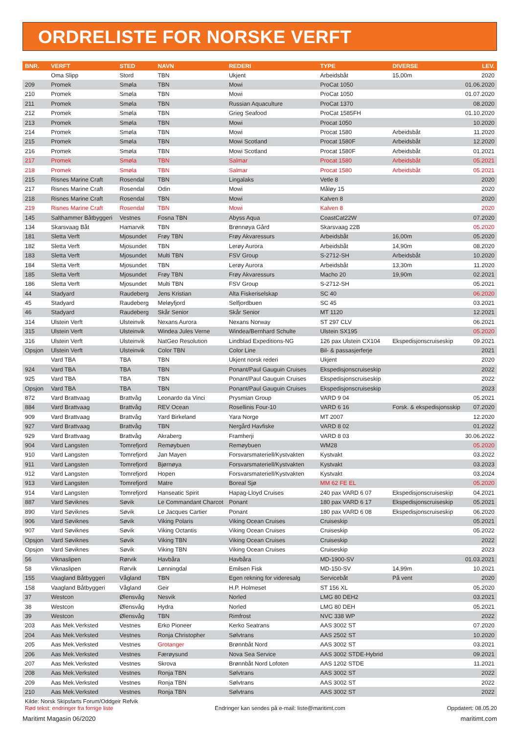ORDRELISTE FOR NORSKE VERFT
| BNR. | VERFT | STED | NAVN | REDERI | TYPE | DIVERSE | LEV. |
| --- | --- | --- | --- | --- | --- | --- | --- |
| | Oma Slipp | Stord | TBN | Ukjent | Arbeidsbåt | 15,00m | 2020 |
| 209 | Promek | Smøla | TBN | Mowi | ProCat 1050 | | 01.06.2020 |
| 210 | Promek | Smøla | TBN | Mowi | ProCat 1050 | | 01.07.2020 |
| 211 | Promek | Smøla | TBN | Russian Aquaculture | ProCat 1370 | | 08.2020 |
| 212 | Promek | Smøla | TBN | Grieg Seafood | ProCat 1585FH | | 01.10.2020 |
| 213 | Promek | Smøla | TBN | Mowi | Procat 1050 | | 10.2020 |
| 214 | Promek | Smøla | TBN | Mowi | Procat 1580 | Arbeidsbåt | 11.2020 |
| 215 | Promek | Smøla | TBN | Mowi Scotland | Procat 1580F | Arbeidsbåt | 12.2020 |
| 216 | Promek | Smøla | TBN | Mowi Scotland | Procat 1580F | Arbeidsbåt | 01.2021 |
| 217 | Promek | Smøla | TBN | Salmar | Procat 1580 | Arbeidsbåt | 05.2021 |
| 218 | Promek | Smøla | TBN | Salmar | Procat 1580 | Arbeidsbåt | 05.2021 |
| 215 | Risnes Marine Craft | Rosendal | TBN | Lingalaks | Vetle 8 | | 2020 |
| 217 | Risnes Marine Craft | Rosendal | Odin | Mowi | Måløy 15 | | 2020 |
| 218 | Risnes Marine Craft | Rosendal | TBN | Mowi | Kalven 8 | | 2020 |
| 219 | Risnes Marine Craft | Rosendal | TBN | Mowi | Kalven 8 | | 2020 |
| 145 | Salthammer Båtbyggeri | Vestnes | Fosna TBN | Abyss Aqua | CoastCat22W | | 07.2020 |
| 134 | Skarsvaag Båt | Hamarvik | TBN | Brønnøya Gård | Skarsvaag 22B | | 05.2020 |
| 181 | Sletta Verft | Mjosundet | Frøy TBN | Frøy Akvaressurs | Arbeidsbåt | 16,00m | 05.2020 |
| 182 | Sletta Verft | Mjosundet | TBN | Lerøy Aurora | Arbeidsbåt | 14,90m | 08.2020 |
| 183 | Sletta Verft | Mjosundet | Multi TBN | FSV Group | S-2712-SH | Arbeidsbåt | 10.2020 |
| 184 | Sletta Verft | Mjosundet | TBN | Lerøy Aurora | Arbeidsbåt | 13,30m | 11.2020 |
| 185 | Sletta Verft | Mjosundet | Frøy TBN | Frøy Akvaressurs | Macho 20 | 19,90m | 02.2021 |
| 186 | Sletta Verft | Mjosundet | Multi TBN | FSV Group | S-2712-SH | | 05.2021 |
| 44 | Stadyard | Raudeberg | Jens Kristian | Alta Fiskeriselskap | SC 40 | | 06.2020 |
| 45 | Stadyard | Raudeberg | Meløyfjord | Selfjordbuen | SC 45 | | 03.2021 |
| 46 | Stadyard | Raudeberg | Skår Senior | Skår Senior | MT 1120 | | 12.2021 |
| 314 | Ulstein Verft | Ulsteinvik | Nexans Aurora | Nexans Norway | ST 297 CLV | | 06.2021 |
| 315 | Ulstein Verft | Ulsteinvik | Windea Jules Verne | Windea/Bernhard Schulte | Ulstein SX195 | | 05.2020 |
| 316 | Ulstein Verft | Ulsteinvik | NatGeo Resolution | Lindblad Expeditions-NG | 126 pax Ulstein CX104 | Ekspedisjonscruiseskip | 09.2021 |
| Opsjon | Ulstein Verft | Ulsteinvik | Color TBN | Color Line | Bil- & passasjerferje | | 2021 |
| | Vard TBA | TBA | TBN | Ukjent norsk rederi | Ukjent | | 2020 |
| 924 | Vard TBA | TBA | TBN | Ponant/Paul Gauguin Cruises | Ekspedisjonscruiseskip | | 2022 |
| 925 | Vard TBA | TBA | TBN | Ponant/Paul Gauguin Cruises | Ekspedisjonscruiseskip | | 2022 |
| Opsjon | Vard TBA | TBA | TBN | Ponant/Paul Gauguin Cruises | Ekspedisjonscruiseskip | | 2023 |
| 872 | Vard Brattvaag | Brattvåg | Leonardo da Vinci | Prysmian Group | VARD 9 04 | | 05.2021 |
| 884 | Vard Brattvaag | Brattvåg | REV Ocean | Rosellinis Four-10 | VARD 6 16 | Forsk. & ekspedisjonsskip | 07.2020 |
| 909 | Vard Brattvaag | Brattvåg | Yard Birkeland | Yara Norge | MT 2007 | | 12.2020 |
| 927 | Vard Brattvaag | Brattvåg | TBN | Nergård Havfiske | VARD 8 02 | | 01.2022 |
| 929 | Vard Brattvaag | Brattvåg | Akraberg | Framherji | VARD 8 03 | | 30.06.2022 |
| 904 | Vard Langsten | Tomrefjord | Remøybuen | Remøybuen | WM28 | | 05.2020 |
| 910 | Vard Langsten | Tomrefjord | Jan Mayen | Forsvarsmateriell/Kystvakten | Kystvakt | | 03.2022 |
| 911 | Vard Langsten | Tomrefjord | Bjørnøya | Forsvarsmateriell/Kystvakten | Kystvakt | | 03.2023 |
| 912 | Vard Langsten | Tomrefjord | Hopen | Forsvarsmateriell/Kystvakten | Kystvakt | | 03.2024 |
| 913 | Vard Langsten | Tomrefjord | Matre | Boreal Sjø | MM 62 FE EL | | 05.2020 |
| 914 | Vard Langsten | Tomrefjord | Hanseatic Spirit | Hapag-Lloyd Cruises | 240 pax VARD 6 07 | Ekspedisjonscruiseskip | 04.2021 |
| 887 | Vard Søviknes | Søvik | Le Commandant Charcot | Ponant | 180 pax VARD 6 17 | Ekspedisjonscruiseskip | 05.2021 |
| 890 | Vard Søviknes | Søvik | Le Jacques Cartier | Ponant | 180 pax VARD 6 08 | Ekspedisjonscruiseskip | 06.2020 |
| 906 | Vard Søviknes | Søvik | Viking Polaris | Viking Ocean Cruises | Cruiseskip | | 05.2021 |
| 907 | Vard Søviknes | Søvik | Viking Octantis | Viking Ocean Cruises | Cruiseskip | | 05.2022 |
| Opsjon | Vard Søviknes | Søvik | Viking TBN | Viking Ocean Cruises | Cruiseskip | | 2022 |
| Opsjon | Vard Søviknes | Søvik | Viking TBN | Viking Ocean Cruises | Cruiseskip | | 2023 |
| 56 | Viknaslipen | Rørvik | Havbåra | Havbåra | MD-1900-SV | | 01.03.2021 |
| 58 | Viknaslipen | Rørvik | Lønningdal | Emilsen Fisk | MD-150-SV | 14,99m | 10.2021 |
| 155 | Vaagland Båtbyggeri | Vågland | TBN | Egen rekning for videresalg | Servicebåt | På vent | 2020 |
| 158 | Vaagland Båtbyggeri | Vågland | Geir | H.P. Holmeset | ST 156 XL | | 05.2020 |
| 37 | Westcon | Ølensvåg | Nesvik | Norled | LMG 80 DEH2 | | 03.2021 |
| 38 | Westcon | Ølensvåg | Hydra | Norled | LMG 80 DEH | | 05.2021 |
| 39 | Westcon | Ølensvåg | TBN | Rimfrost | NVC 338 WP | | 2022 |
| 203 | Aas Mek.Verksted | Vestnes | Erko Pioneer | Kerko Seatrans | AAS 3002 ST | | 07.2020 |
| 204 | Aas Mek.Verksted | Vestnes | Ronja Christopher | Sølvtrans | AAS 2502 ST | | 10.2020 |
| 205 | Aas Mek.Verksted | Vestnes | Grotanger | Brønnbåt Nord | AAS 3002 ST | | 03.2021 |
| 206 | Aas Mek.Verksted | Vestnes | Færøysund | Nova Sea Service | AAS 3002 STDE-Hybrid | | 09.2021 |
| 207 | Aas Mek.Verksted | Vestnes | Skrova | Brønnbåt Nord Lofoten | AAS 1202 STDE | | 11.2021 |
| 208 | Aas Mek.Verksted | Vestnes | Ronja TBN | Sølvtrans | AAS 3002 ST | | 2022 |
| 209 | Aas Mek.Verksted | Vestnes | Ronja TBN | Sølvtrans | AAS 3002 ST | | 2022 |
| 210 | Aas Mek.Verksted | Vestnes | Ronja TBN | Sølvtrans | AAS 3002 ST | | 2022 |
Kilde: Norsk Skipsfarts Forum/Oddgeir Refvik
Rød tekst: endringer fra forrige liste Endringer kan sendes på e-mail: liste@maritimt.com Oppdatert: 08.05.20
Maritimt Magasin 06/2020 maritimt.com